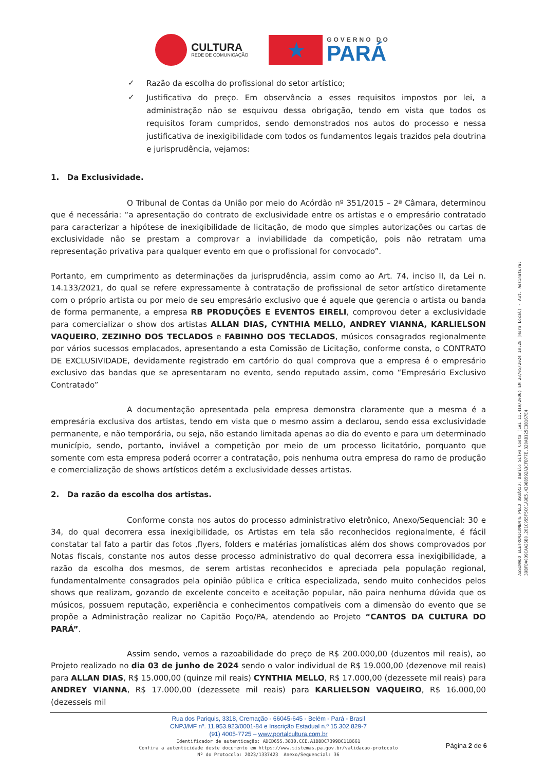CULTURA
REDE DE COMUNICAÇÃO
★
GOVERNO DO
PARÁ
✓
Razão da escolha do profissional do setor artístico;
✓
Justificativa do preço. Em observância a esses requisitos impostos por lei, a administração não se esquivou dessa obrigação, tendo em vista que todos os requisitos foram cumpridos, sendo demonstrados nos autos do processo e nessa justificativa de inexigibilidade com todos os fundamentos legais trazidos pela doutrina e jurisprudência, vejamos:
1. Da Exclusividade.
O Tribunal de Contas da União por meio do Acórdão nº 351/2015 – 2ª Câmara, determinou que é necessária: “a apresentação do contrato de exclusividade entre os artistas e o empresário contratado para caracterizar a hipótese de inexigibilidade de licitação, de modo que simples autorizações ou cartas de exclusividade não se prestam a comprovar a inviabilidade da competição, pois não retratam uma representação privativa para qualquer evento em que o profissional for convocado”.
Portanto, em cumprimento as determinações da jurisprudência, assim como ao Art. 74, inciso II, da Lei n. 14.133/2021, do qual se refere expressamente à contratação de profissional de setor artístico diretamente com o próprio artista ou por meio de seu empresário exclusivo que é aquele que gerencia o artista ou banda de forma permanente, a empresa RB PRODUÇÕES E EVENTOS EIRELI, comprovou deter a exclusividade para comercializar o show dos artistas ALLAN DIAS, CYNTHIA MELLO, ANDREY VIANNA, KARLIELSON VAQUEIRO, ZEZINHO DOS TECLADOS e FABINHO DOS TECLADOS, músicos consagrados regionalmente por vários sucessos emplacados, apresentando a esta Comissão de Licitação, conforme consta, o CONTRATO DE EXCLUSIVIDADE, devidamente registrado em cartório do qual comprova que a empresa é o empresário exclusivo das bandas que se apresentaram no evento, sendo reputado assim, como “Empresário Exclusivo Contratado”
A documentação apresentada pela empresa demonstra claramente que a mesma é a empresária exclusiva dos artistas, tendo em vista que o mesmo assim a declarou, sendo essa exclusividade permanente, e não temporária, ou seja, não estando limitada apenas ao dia do evento e para um determinado município, sendo, portanto, inviável a competição por meio de um processo licitatório, porquanto que somente com esta empresa poderá ocorrer a contratação, pois nenhuma outra empresa do ramo de produção e comercialização de shows artísticos detém a exclusividade desses artistas.
2. Da razão da escolha dos artistas.
Conforme consta nos autos do processo administrativo eletrônico, Anexo/Sequencial: 30 e 34, do qual decorrera essa inexigibilidade, os Artistas em tela são reconhecidos regionalmente, é fácil constatar tal fato a partir das fotos ,flyers, folders e matérias jornalísticas além dos shows comprovados por Notas fiscais, constante nos autos desse processo administrativo do qual decorrera essa inexigibilidade, a razão da escolha dos mesmos, de serem artistas reconhecidos e apreciada pela população regional, fundamentalmente consagrados pela opinião pública e crítica especializada, sendo muito conhecidos pelos shows que realizam, gozando de excelente conceito e aceitação popular, não paira nenhuma dúvida que os músicos, possuem reputação, experiência e conhecimentos compatíveis com a dimensão do evento que se propõe a Administração realizar no Capitão Poço/PA, atendendo ao Projeto “CANTOS DA CULTURA DO PARÁ”.
Assim sendo, vemos a razoabilidade do preço de R$ 200.000,00 (duzentos mil reais), ao Projeto realizado no dia 03 de junho de 2024 sendo o valor individual de R$ 19.000,00 (dezenove mil reais) para ALLAN DIAS, R$ 15.000,00 (quinze mil reais) CYNTHIA MELLO, R$ 17.000,00 (dezessete mil reais) para ANDREY VIANNA, R$ 17.000,00 (dezessete mil reais) para KARLIELSON VAQUEIRO, R$ 16.000,00 (dezesseis mil
ASSINADO ELETRONICAMENTE PELO USUÁRIO: Danilo Silva Costa (Lei 11.419/2006) EM 28/05/2024 10:28 (Hora Local) - Aut. Assinatura: 39BFDA0D9CAA26B0.261C955F5C61A9E5.4396B592A3CFD77E.320AB125C3B167E4
Rua dos Pariquis, 3318, Cremação - 66045-645 - Belém - Pará - Brasil
CNPJ/MF nº. 11.953.923/0001-84 e Inscrição Estadual n.º 15.302.829-7
(91) 4005-7725 – www.portalcultura.com.br
Identificador de autenticação: ADCD655.3830.CCE.A1BBDC7399BC11B661
Confira a autenticidade deste documento em https://www.sistemas.pa.gov.br/validacao-protocolo
Nº do Protocolo: 2023/1337423 Anexo/Sequencial: 36
Página 2 de 6